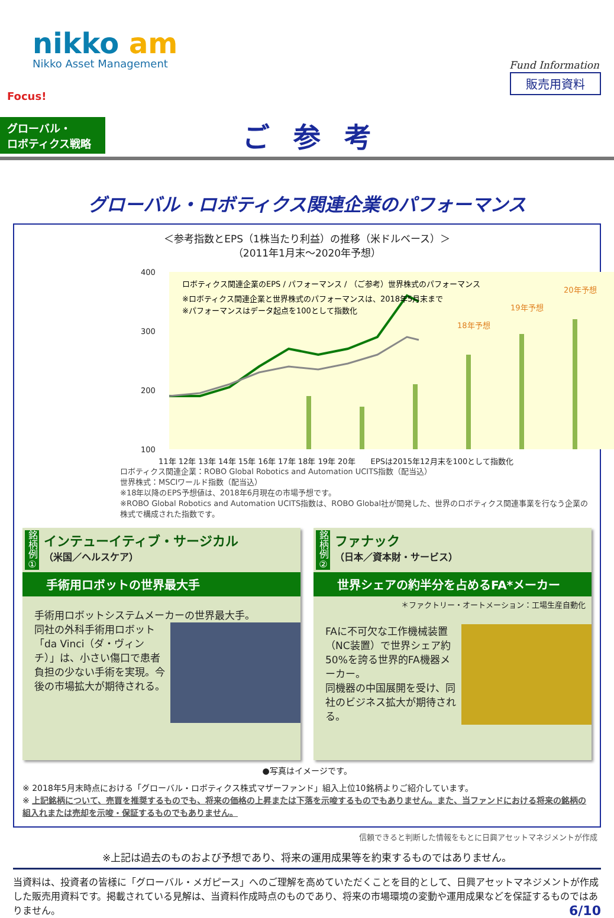nikko am
Nikko Asset Management Fund Information
販売用資料
Focus!
グローバル・
ロボティクス戦略
ご参考
グローバル・ロボティクス関連企業のパフォーマンス
＜参考指数とEPS（1株当たり利益）の推移（米ドルベース）＞
（2011年1月末～2020年予想）
400
300
200
100
ロボティクス関連企業のEPS / パフォーマンス / （ご参考）世界株式のパフォーマンス
※ロボティクス関連企業と世界株式のパフォーマンスは、2018年5月末まで
※パフォーマンスはデータ起点を100として指数化
18年予想
19年予想
20年予想
11年 12年 13年 14年 15年 16年 17年 18年 19年 20年　　EPSは2015年12月末を100として指数化
ロボティクス関連企業：ROBO Global Robotics and Automation UCITS指数（配当込）
世界株式：MSCIワールド指数（配当込）
※18年以降のEPS予想値は、2018年6月現在の市場予想です。
※ROBO Global Robotics and Automation UCITS指数は、ROBO Global社が開発した、世界のロボティクス関連事業を行なう企業の株式で構成された指数です。
銘柄例①
インテューイティブ・サージカル
（米国／ヘルスケア）
手術用ロボットの世界最大手
手術用ロボットシステムメーカーの世界最大手。
同社の外科手術用ロボット「da Vinci（ダ・ヴィンチ）」は、小さい傷口で患者負担の少ない手術を実現。今後の市場拡大が期待される。
銘柄例②
ファナック
（日本／資本財・サービス）
世界シェアの約半分を占めるFA*メーカー
＊ファクトリー・オートメーション：工場生産自動化
FAに不可欠な工作機械装置（NC装置）で世界シェア約50%を誇る世界的FA機器メーカー。
同機器の中国展開を受け、同社のビジネス拡大が期待される。
●写真はイメージです。
※ 2018年5月末時点における「グローバル・ロボティクス株式マザーファンド」組入上位10銘柄よりご紹介しています。
※ 上記銘柄について、売買を推奨するものでも、将来の価格の上昇または下落を示唆するものでもありません。また、当ファンドにおける将来の銘柄の組入れまたは売却を示唆・保証するものでもありません。
信頼できると判断した情報をもとに日興アセットマネジメントが作成
※上記は過去のものおよび予想であり、将来の運用成果等を約束するものではありません。
当資料は、投資者の皆様に「グローバル・メガピース」へのご理解を高めていただくことを目的として、日興アセットマネジメントが作成した販売用資料です。掲載されている見解は、当資料作成時点のものであり、将来の市場環境の変動や運用成果などを保証するものではありません。 6/10